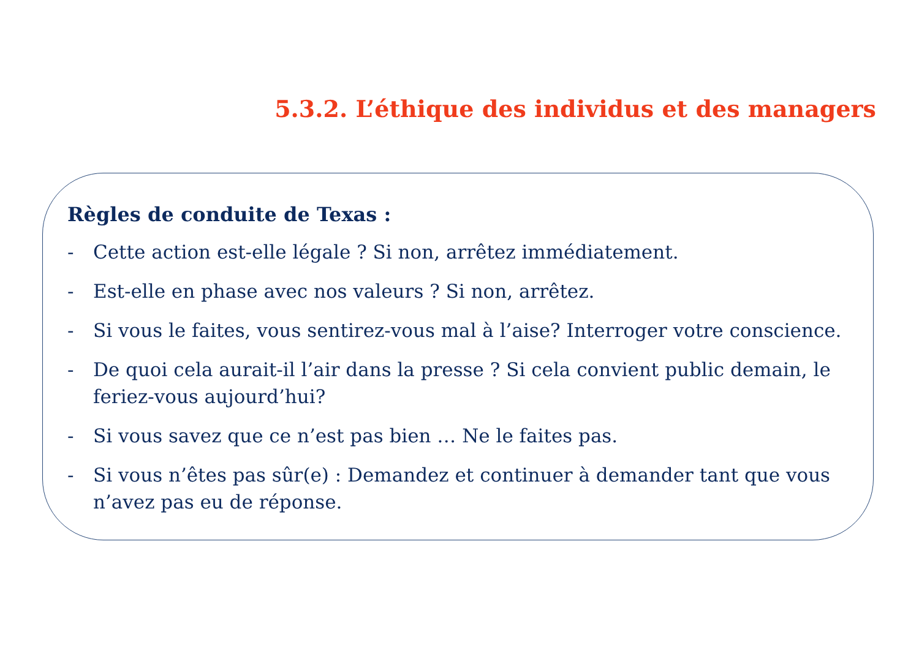5.3.2. L’éthique des individus et des managers
Règles de conduite de Texas :
- Cette action est-elle légale ? Si non, arrêtez immédiatement.
- Est-elle en phase avec nos valeurs ? Si non, arrêtez.
- Si vous le faites, vous sentirez-vous mal à l’aise? Interroger votre conscience.
- De quoi cela aurait-il l’air dans la presse ? Si cela convient public demain, le feriez-vous aujourd’hui?
- Si vous savez que ce n’est pas bien … Ne le faites pas.
- Si vous n’êtes pas sûr(e) : Demandez et continuer à demander tant que vous n’avez pas eu de réponse.